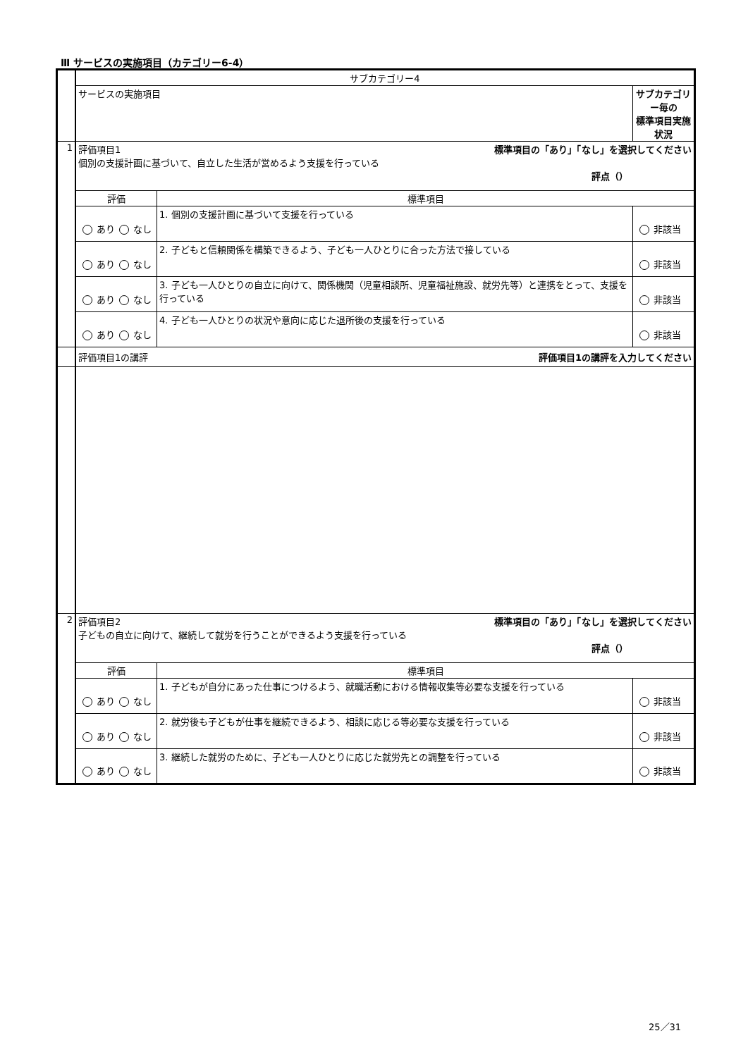Ⅲ サービスの実施項目（カテゴリー6-4）
| | サブカテゴリー4 | | |
| | サービスの実施項目 | | サブカテゴリー毎の 標準項目実施状況 |
| 1 | 評価項目1 標準項目の「あり」「なし」を選択してください 個別の支援計画に基づいて、自立した生活が営めるよう支援を行っている 評点（） | | |
| | 評価 | 標準項目 | |
| | あり なし | 1. 個別の支援計画に基づいて支援を行っている | 非該当 |
| | あり なし | 2. 子どもと信頼関係を構築できるよう、子ども一人ひとりに合った方法で接している | 非該当 |
| | あり なし | 3. 子ども一人ひとりの自立に向けて、関係機関（児童相談所、児童福祉施設、就労先等）と連携をとって、支援を行っている | 非該当 |
| | あり なし | 4. 子ども一人ひとりの状況や意向に応じた退所後の支援を行っている | 非該当 |
| | 評価項目1の講評 評価項目1の講評を入力してください | | |
| 2 | 評価項目2 標準項目の「あり」「なし」を選択してください 子どもの自立に向けて、継続して就労を行うことができるよう支援を行っている 評点（） | | |
| | 評価 | 標準項目 | |
| | あり なし | 1. 子どもが自分にあった仕事につけるよう、就職活動における情報収集等必要な支援を行っている | 非該当 |
| | あり なし | 2. 就労後も子どもが仕事を継続できるよう、相談に応じる等必要な支援を行っている | 非該当 |
| | あり なし | 3. 継続した就労のために、子ども一人ひとりに応じた就労先との調整を行っている | 非該当 |
25／31